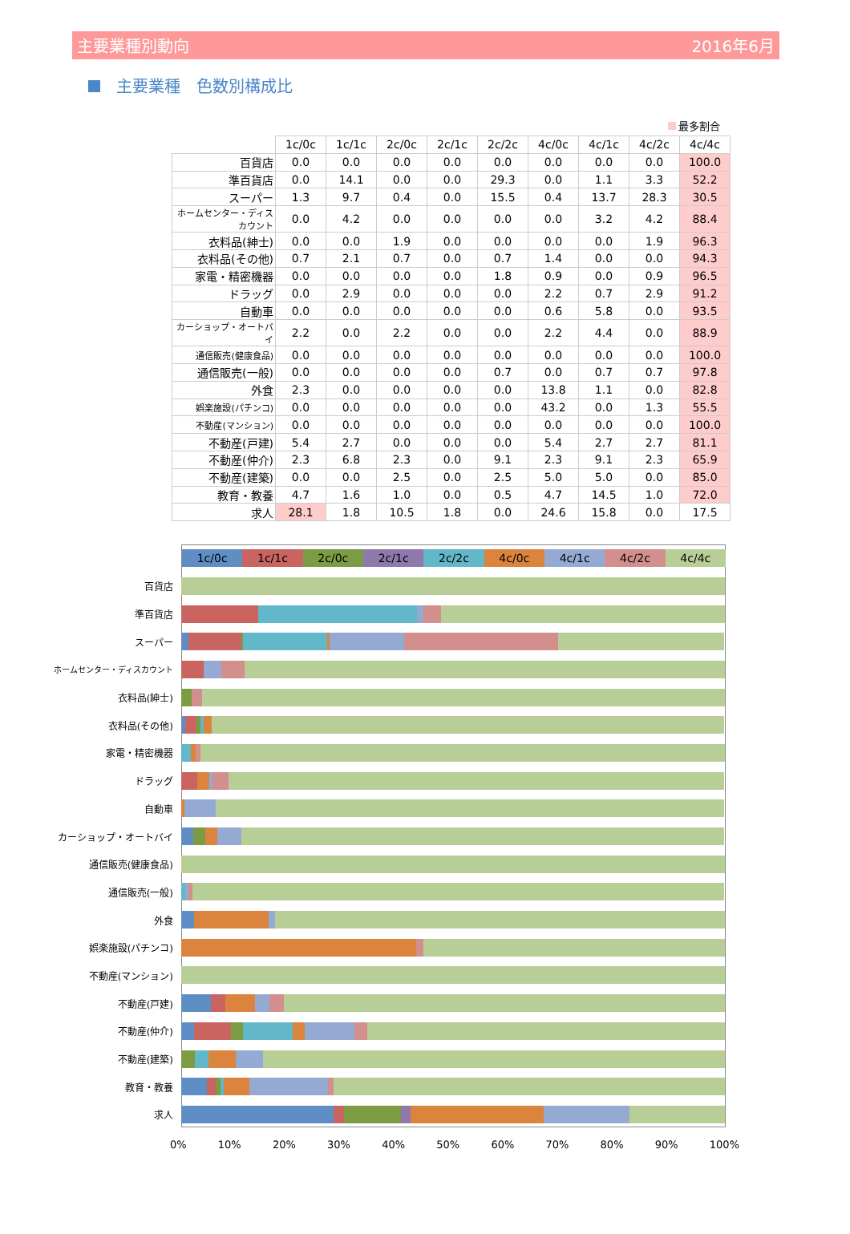主要業種別動向 2016年6月
主要業種　色数別構成比
最多割合
| | 1c/0c | 1c/1c | 2c/0c | 2c/1c | 2c/2c | 4c/0c | 4c/1c | 4c/2c | 4c/4c |
| 百貨店 | 0.0 | 0.0 | 0.0 | 0.0 | 0.0 | 0.0 | 0.0 | 0.0 | 100.0 |
| 準百貨店 | 0.0 | 14.1 | 0.0 | 0.0 | 29.3 | 0.0 | 1.1 | 3.3 | 52.2 |
| スーパー | 1.3 | 9.7 | 0.4 | 0.0 | 15.5 | 0.4 | 13.7 | 28.3 | 30.5 |
| ホームセンター・ディスカウント | 0.0 | 4.2 | 0.0 | 0.0 | 0.0 | 0.0 | 3.2 | 4.2 | 88.4 |
| 衣料品(紳士) | 0.0 | 0.0 | 1.9 | 0.0 | 0.0 | 0.0 | 0.0 | 1.9 | 96.3 |
| 衣料品(その他) | 0.7 | 2.1 | 0.7 | 0.0 | 0.7 | 1.4 | 0.0 | 0.0 | 94.3 |
| 家電・精密機器 | 0.0 | 0.0 | 0.0 | 0.0 | 1.8 | 0.9 | 0.0 | 0.9 | 96.5 |
| ドラッグ | 0.0 | 2.9 | 0.0 | 0.0 | 0.0 | 2.2 | 0.7 | 2.9 | 91.2 |
| 自動車 | 0.0 | 0.0 | 0.0 | 0.0 | 0.0 | 0.6 | 5.8 | 0.0 | 93.5 |
| カーショップ・オートバイ | 2.2 | 0.0 | 2.2 | 0.0 | 0.0 | 2.2 | 4.4 | 0.0 | 88.9 |
| 通信販売(健康食品) | 0.0 | 0.0 | 0.0 | 0.0 | 0.0 | 0.0 | 0.0 | 0.0 | 100.0 |
| 通信販売(一般) | 0.0 | 0.0 | 0.0 | 0.0 | 0.7 | 0.0 | 0.7 | 0.7 | 97.8 |
| 外食 | 2.3 | 0.0 | 0.0 | 0.0 | 0.0 | 13.8 | 1.1 | 0.0 | 82.8 |
| 娯楽施設(パチンコ) | 0.0 | 0.0 | 0.0 | 0.0 | 0.0 | 43.2 | 0.0 | 1.3 | 55.5 |
| 不動産(マンション) | 0.0 | 0.0 | 0.0 | 0.0 | 0.0 | 0.0 | 0.0 | 0.0 | 100.0 |
| 不動産(戸建) | 5.4 | 2.7 | 0.0 | 0.0 | 0.0 | 5.4 | 2.7 | 2.7 | 81.1 |
| 不動産(仲介) | 2.3 | 6.8 | 2.3 | 0.0 | 9.1 | 2.3 | 9.1 | 2.3 | 65.9 |
| 不動産(建築) | 0.0 | 0.0 | 2.5 | 0.0 | 2.5 | 5.0 | 5.0 | 0.0 | 85.0 |
| 教育・教養 | 4.7 | 1.6 | 1.0 | 0.0 | 0.5 | 4.7 | 14.5 | 1.0 | 72.0 |
| 求人 | 28.1 | 1.8 | 10.5 | 1.8 | 0.0 | 24.6 | 15.8 | 0.0 | 17.5 |
1c/0c 1c/1c 2c/0c 2c/1c 2c/2c 4c/0c 4c/1c 4c/2c 4c/4c
百貨店
準百貨店
スーパー
ホームセンター・ディスカウント
衣料品(紳士)
衣料品(その他)
家電・精密機器
ドラッグ
自動車
カーショップ・オートバイ
通信販売(健康食品)
通信販売(一般)
外食
娯楽施設(パチンコ)
不動産(マンション)
不動産(戸建)
不動産(仲介)
不動産(建築)
教育・教養
求人
0% 10% 20% 30% 40% 50% 60% 70% 80% 90% 100%